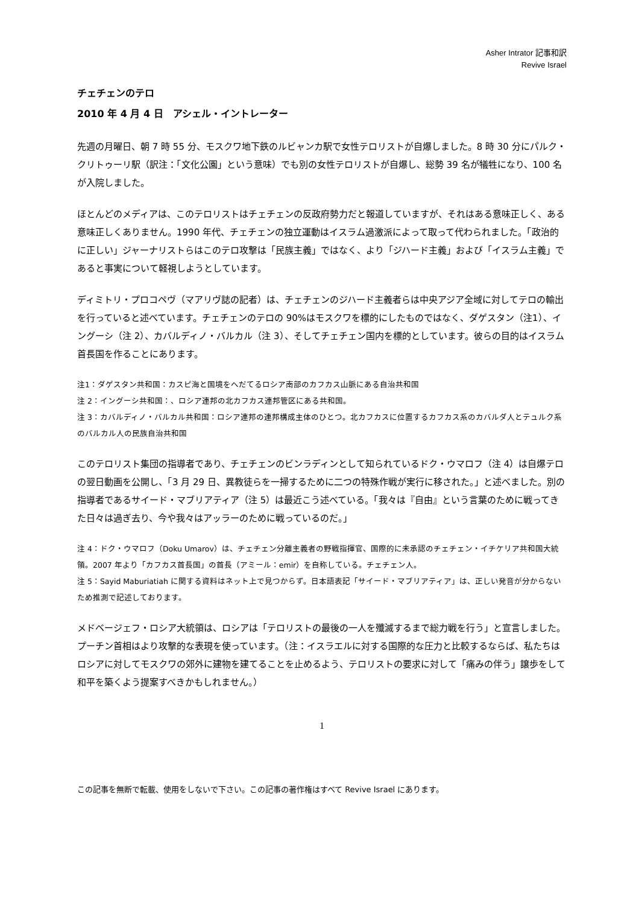Asher Intrator 記事和訳
Revive Israel
チェチェンのテロ
2010 年 4 月 4 日　アシェル・イントレーター
先週の月曜日、朝 7 時 55 分、モスクワ地下鉄のルビャンカ駅で女性テロリストが自爆しました。8 時 30 分にパルク・クリトゥーリ駅（訳注：「文化公園」という意味）でも別の女性テロリストが自爆し、総勢 39 名が犠牲になり、100 名が入院しました。
ほとんどのメディアは、このテロリストはチェチェンの反政府勢力だと報道していますが、それはある意味正しく、ある意味正しくありません。1990 年代、チェチェンの独立運動はイスラム過激派によって取って代わられました。「政治的に正しい」ジャーナリストらはこのテロ攻撃は「民族主義」ではなく、より「ジハード主義」および「イスラム主義」であると事実について軽視しようとしています。
ディミトリ・プロコペヴ（マアリヴ誌の記者）は、チェチェンのジハード主義者らは中央アジア全域に対してテロの輸出を行っていると述べています。チェチェンのテロの 90%はモスクワを標的にしたものではなく、ダゲスタン（注1）、イングーシ（注 2）、カバルディノ・バルカル（注 3）、そしてチェチェン国内を標的としています。彼らの目的はイスラム首長国を作ることにあります。
注1：ダゲスタン共和国：カスピ海と国境をへだてるロシア南部のカフカス山脈にある自治共和国
注 2：イングーシ共和国：、ロシア連邦の北カフカス連邦管区にある共和国。
注 3：カバルディノ・バルカル共和国：ロシア連邦の連邦構成主体のひとつ。北カフカスに位置するカフカス系のカバルダ人とテュルク系のバルカル人の民族自治共和国
このテロリスト集団の指導者であり、チェチェンのビンラディンとして知られているドク・ウマロフ（注 4）は自爆テロの翌日動画を公開し、「3 月 29 日、異教徒らを一掃するために二つの特殊作戦が実行に移された。」と述べました。別の指導者であるサイード・マブリアティア（注 5）は最近こう述べている。「我々は『自由』という言葉のために戦ってきた日々は過ぎ去り、今や我々はアッラーのために戦っているのだ。」
注 4：ドク・ウマロフ（Doku Umarov）は、チェチェン分離主義者の野戦指揮官、国際的に未承認のチェチェン・イチケリア共和国大統領。2007 年より「カフカス首長国」の首長（アミール：emir）を自称している。チェチェン人。
注 5：Sayid Maburiatiah に関する資料はネット上で見つからず。日本語表記「サイード・マブリアティア」は、正しい発音が分からないため推測で記述しております。
メドベージェフ・ロシア大統領は、ロシアは「テロリストの最後の一人を殲滅するまで総力戦を行う」と宣言しました。プーチン首相はより攻撃的な表現を使っています。（注：イスラエルに対する国際的な圧力と比較するならば、私たちはロシアに対してモスクワの郊外に建物を建てることを止めるよう、テロリストの要求に対して「痛みの伴う」譲歩をして和平を築くよう提案すべきかもしれません。）
1
この記事を無断で転載、使用をしないで下さい。この記事の著作権はすべて Revive Israel にあります。